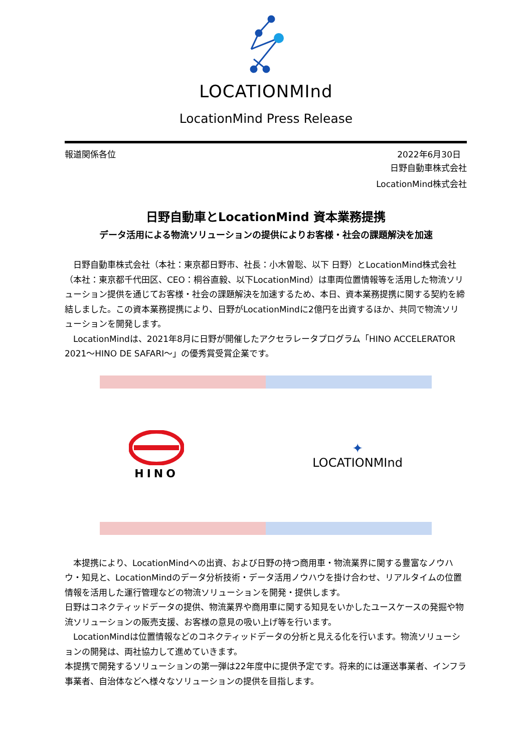LOCATIONMInd
LocationMind Press Release
報道関係各位 2022年6月30日
日野自動車株式会社
LocationMind株式会社
日野自動車とLocationMind 資本業務提携
データ活用による物流ソリューションの提供によりお客様・社会の課題解決を加速
　日野自動車株式会社（本社：東京都日野市、社長：小木曽聡、以下 日野）とLocationMind株式会社（本社：東京都千代田区、CEO：桐谷直毅、以下LocationMind）は車両位置情報等を活用した物流ソリューション提供を通じてお客様・社会の課題解決を加速するため、本日、資本業務提携に関する契約を締結しました。この資本業務提携により、日野がLocationMindに2億円を出資するほか、共同で物流ソリューションを開発します。
　LocationMindは、2021年8月に日野が開催したアクセラレータプログラム「HINO ACCELERATOR 2021～HINO DE SAFARI～」の優秀賞受賞企業です。
HINO
✦
LOCATIONMInd
　本提携により、LocationMindへの出資、および日野の持つ商用車・物流業界に関する豊富なノウハウ・知見と、LocationMindのデータ分析技術・データ活用ノウハウを掛け合わせ、リアルタイムの位置情報を活用した運行管理などの物流ソリューションを開発・提供します。
日野はコネクティッドデータの提供、物流業界や商用車に関する知見をいかしたユースケースの発掘や物流ソリューションの販売支援、お客様の意見の吸い上げ等を行います。
　LocationMindは位置情報などのコネクティッドデータの分析と見える化を行います。物流ソリューションの開発は、両社協力して進めていきます。
本提携で開発するソリューションの第一弾は22年度中に提供予定です。将来的には運送事業者、インフラ事業者、自治体などへ様々なソリューションの提供を目指します。